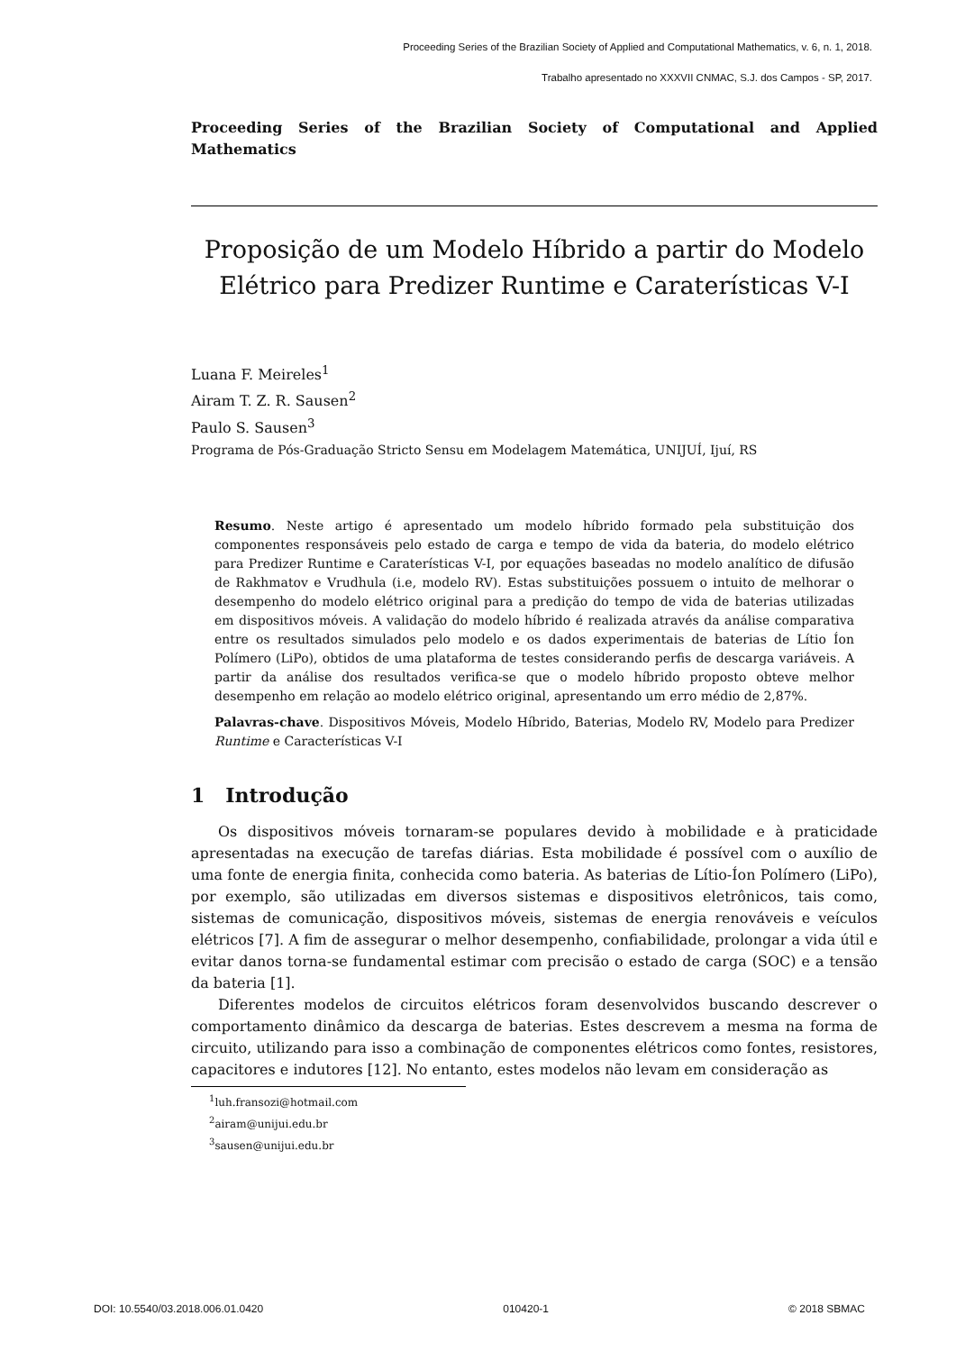Proceeding Series of the Brazilian Society of Applied and Computational Mathematics, v. 6, n. 1, 2018.
Trabalho apresentado no XXXVII CNMAC, S.J. dos Campos - SP, 2017.
Proceeding Series of the Brazilian Society of Computational and Applied Mathematics
Proposição de um Modelo Híbrido a partir do Modelo Elétrico para Predizer Runtime e Caraterísticas V-I
Luana F. Meireles<sup>1</sup>
Airam T. Z. R. Sausen<sup>2</sup>
Paulo S. Sausen<sup>3</sup>
Programa de Pós-Graduação Stricto Sensu em Modelagem Matemática, UNIJUÍ, Ijuí, RS
Resumo. Neste artigo é apresentado um modelo híbrido formado pela substituição dos componentes responsáveis pelo estado de carga e tempo de vida da bateria, do modelo elétrico para Predizer Runtime e Caraterísticas V-I, por equações baseadas no modelo analítico de difusão de Rakhmatov e Vrudhula (i.e, modelo RV). Estas substituições possuem o intuito de melhorar o desempenho do modelo elétrico original para a predição do tempo de vida de baterias utilizadas em dispositivos móveis. A validação do modelo híbrido é realizada através da análise comparativa entre os resultados simulados pelo modelo e os dados experimentais de baterias de Lítio Íon Polímero (LiPo), obtidos de uma plataforma de testes considerando perfis de descarga variáveis. A partir da análise dos resultados verifica-se que o modelo híbrido proposto obteve melhor desempenho em relação ao modelo elétrico original, apresentando um erro médio de 2,87%.
Palavras-chave. Dispositivos Móveis, Modelo Híbrido, Baterias, Modelo RV, Modelo para Predizer Runtime e Características V-I
1 Introdução
Os dispositivos móveis tornaram-se populares devido à mobilidade e à praticidade apresentadas na execução de tarefas diárias. Esta mobilidade é possível com o auxílio de uma fonte de energia finita, conhecida como bateria. As baterias de Lítio-Íon Polímero (LiPo), por exemplo, são utilizadas em diversos sistemas e dispositivos eletrônicos, tais como, sistemas de comunicação, dispositivos móveis, sistemas de energia renováveis e veículos elétricos [7]. A fim de assegurar o melhor desempenho, confiabilidade, prolongar a vida útil e evitar danos torna-se fundamental estimar com precisão o estado de carga (SOC) e a tensão da bateria [1].
Diferentes modelos de circuitos elétricos foram desenvolvidos buscando descrever o comportamento dinâmico da descarga de baterias. Estes descrevem a mesma na forma de circuito, utilizando para isso a combinação de componentes elétricos como fontes, resistores, capacitores e indutores [12]. No entanto, estes modelos não levam em consideração as
<sup>1</sup> luh.fransozi@hotmail.com
<sup>2</sup> airam@unijui.edu.br
<sup>3</sup> sausen@unijui.edu.br
DOI: 10.5540/03.2018.006.01.0420 010420-1 © 2018 SBMAC